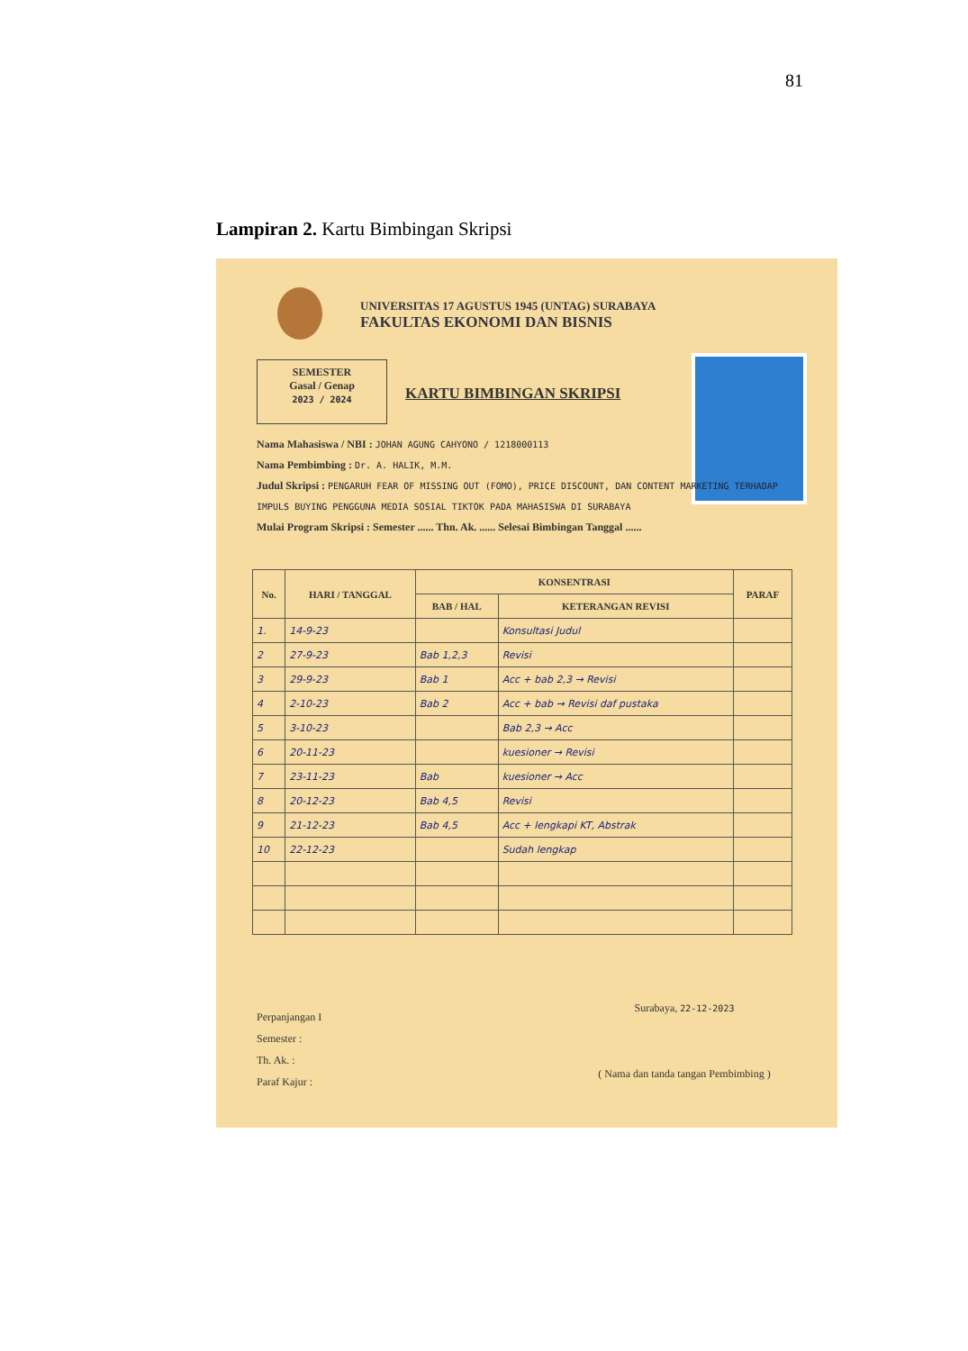81
Lampiran 2. Kartu Bimbingan Skripsi
UNIVERSITAS 17 AGUSTUS 1945 (UNTAG) SURABAYA
FAKULTAS EKONOMI DAN BISNIS
SEMESTER
Gasal / Genap
2023 / 2024
KARTU BIMBINGAN SKRIPSI
Nama Mahasiswa / NBI : JOHAN AGUNG CAHYONO / 1218000113
Nama Pembimbing : Dr. A. HALIK, M.M.
Judul Skripsi : PENGARUH FEAR OF MISSING OUT (FOMO), PRICE DISCOUNT, DAN CONTENT MARKETING TERHADAP IMPULS BUYING PENGGUNA MEDIA SOSIAL TIKTOK PADA MAHASISWA DI SURABAYA
Mulai Program Skripsi : Semester ...... Thn. Ak. ...... Selesai Bimbingan Tanggal ......
| No. | HARI / TANGGAL | KONSENTRASI | | PARAF |
| --- | --- | --- | --- | --- |
| | | BAB / HAL | KETERANGAN REVISI | |
| 1. | 14-9-23 | | Konsultasi Judul | |
| 2 | 27-9-23 | Bab 1,2,3 | Revisi | |
| 3 | 29-9-23 | Bab 1 | Acc + bab 2,3 → Revisi | |
| 4 | 2-10-23 | Bab 2 | Acc + bab → Revisi daf pustaka | |
| 5 | 3-10-23 | | Bab 2,3 → Acc | |
| 6 | 20-11-23 | | kuesioner → Revisi | |
| 7 | 23-11-23 | Bab | kuesioner → Acc | |
| 8 | 20-12-23 | Bab 4,5 | Revisi | |
| 9 | 21-12-23 | Bab 4,5 | Acc + lengkapi KT, Abstrak | |
| 10 | 22-12-23 | | Sudah lengkap | |
Perpanjangan I
Semester :
Th. Ak. :
Paraf Kajur :
Surabaya, 22-12-2023
( Nama dan tanda tangan Pembimbing )